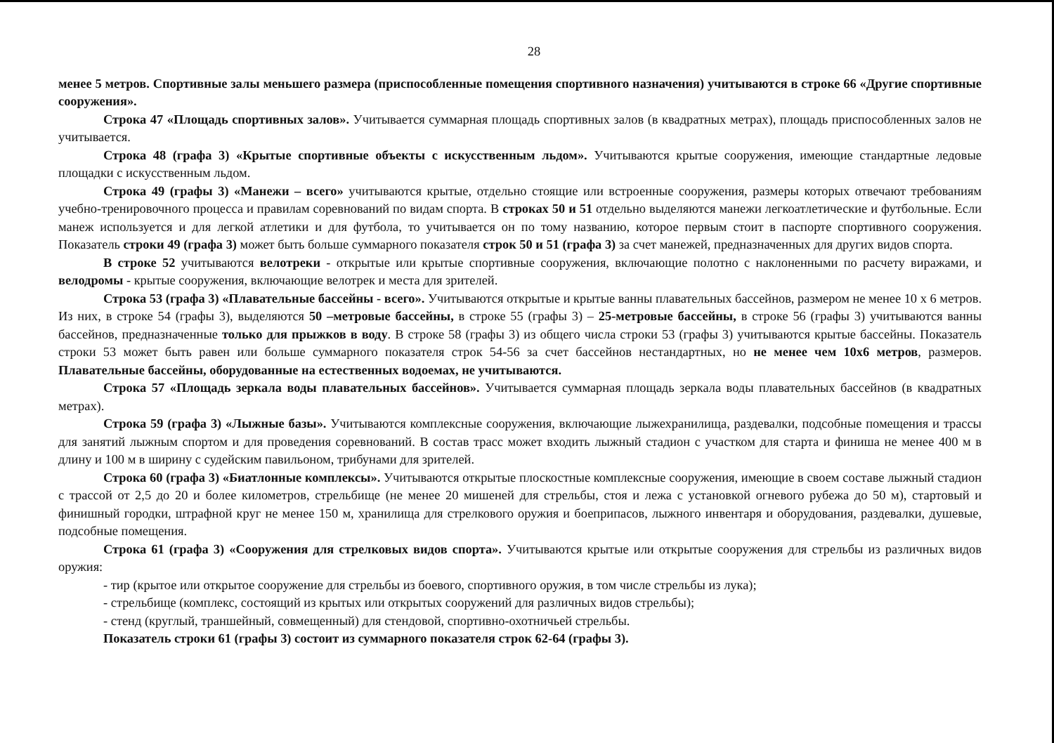28
менее 5 метров. Спортивные залы меньшего размера (приспособленные помещения спортивного назначения) учитываются в строке 66 «Другие спортивные сооружения».
Строка 47 «Площадь спортивных залов». Учитывается суммарная площадь спортивных залов (в квадратных метрах), площадь приспособленных залов не учитывается.
Строка 48 (графа 3) «Крытые спортивные объекты с искусственным льдом». Учитываются крытые сооружения, имеющие стандартные ледовые площадки с искусственным льдом.
Строка 49 (графы 3) «Манежи – всего» учитываются крытые, отдельно стоящие или встроенные сооружения, размеры которых отвечают требованиям учебно-тренировочного процесса и правилам соревнований по видам спорта. В строках 50 и 51 отдельно выделяются манежи легкоатлетические и футбольные. Если манеж используется и для легкой атлетики и для футбола, то учитывается он по тому названию, которое первым стоит в паспорте спортивного сооружения. Показатель строки 49 (графа 3) может быть больше суммарного показателя строк 50 и 51 (графа 3) за счет манежей, предназначенных для других видов спорта.
В строке 52 учитываются велотреки - открытые или крытые спортивные сооружения, включающие полотно с наклоненными по расчету виражами, и велодромы - крытые сооружения, включающие велотрек и места для зрителей.
Строка 53 (графа 3) «Плавательные бассейны - всего». Учитываются открытые и крытые ванны плавательных бассейнов, размером не менее 10 х 6 метров. Из них, в строке 54 (графы 3), выделяются 50 –метровые бассейны, в строке 55 (графы 3) – 25-метровые бассейны, в строке 56 (графы 3) учитываются ванны бассейнов, предназначенные только для прыжков в воду. В строке 58 (графы 3) из общего числа строки 53 (графы 3) учитываются крытые бассейны. Показатель строки 53 может быть равен или больше суммарного показателя строк 54-56 за счет бассейнов нестандартных, но не менее чем 10х6 метров, размеров. Плавательные бассейны, оборудованные на естественных водоемах, не учитываются.
Строка 57 «Площадь зеркала воды плавательных бассейнов». Учитывается суммарная площадь зеркала воды плавательных бассейнов (в квадратных метрах).
Строка 59 (графа 3) «Лыжные базы». Учитываются комплексные сооружения, включающие лыжехранилища, раздевалки, подсобные помещения и трассы для занятий лыжным спортом и для проведения соревнований. В состав трасс может входить лыжный стадион с участком для старта и финиша не менее 400 м в длину и 100 м в ширину с судейским павильоном, трибунами для зрителей.
Строка 60 (графа 3) «Биатлонные комплексы». Учитываются открытые плоскостные комплексные сооружения, имеющие в своем составе лыжный стадион с трассой от 2,5 до 20 и более километров, стрельбище (не менее 20 мишеней для стрельбы, стоя и лежа с установкой огневого рубежа до 50 м), стартовый и финишный городки, штрафной круг не менее 150 м, хранилища для стрелкового оружия и боеприпасов, лыжного инвентаря и оборудования, раздевалки, душевые, подсобные помещения.
Строка 61 (графа 3) «Сооружения для стрелковых видов спорта». Учитываются крытые или открытые сооружения для стрельбы из различных видов оружия:
- тир (крытое или открытое сооружение для стрельбы из боевого, спортивного оружия, в том числе стрельбы из лука);
- стрельбище (комплекс, состоящий из крытых или открытых сооружений для различных видов стрельбы);
- стенд (круглый, траншейный, совмещенный) для стендовой, спортивно-охотничьей стрельбы.
Показатель строки 61 (графы 3) состоит из суммарного показателя строк 62-64 (графы 3).